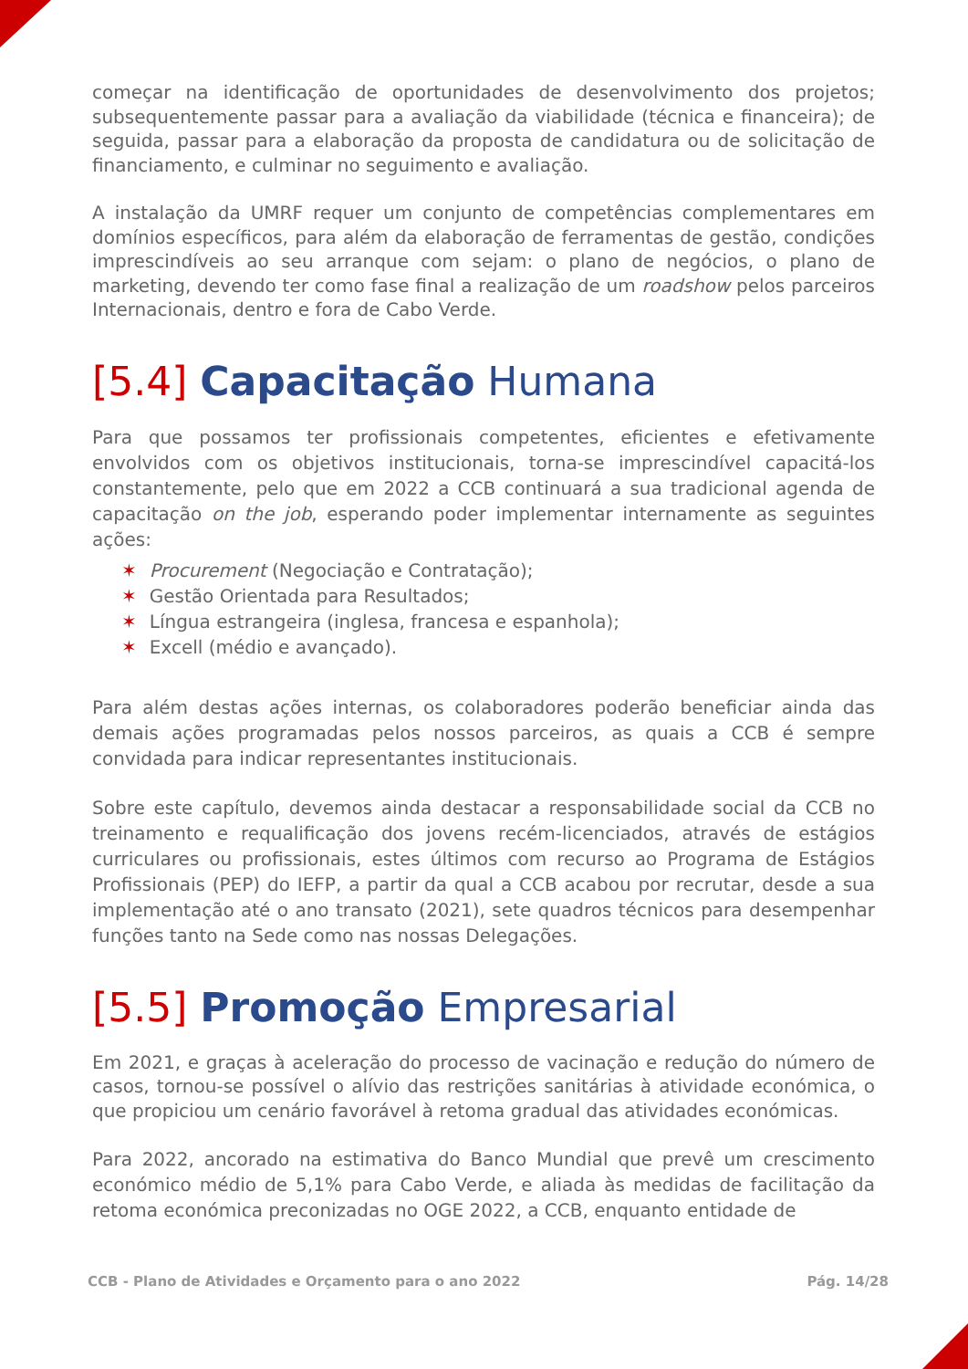começar na identificação de oportunidades de desenvolvimento dos projetos; subsequentemente passar para a avaliação da viabilidade (técnica e financeira); de seguida, passar para a elaboração da proposta de candidatura ou de solicitação de financiamento, e culminar no seguimento e avaliação.
A instalação da UMRF requer um conjunto de competências complementares em domínios específicos, para além da elaboração de ferramentas de gestão, condições imprescindíveis ao seu arranque com sejam: o plano de negócios, o plano de marketing, devendo ter como fase final a realização de um roadshow pelos parceiros Internacionais, dentro e fora de Cabo Verde.
[5.4] Capacitação Humana
Para que possamos ter profissionais competentes, eficientes e efetivamente envolvidos com os objetivos institucionais, torna-se imprescindível capacitá-los constantemente, pelo que em 2022 a CCB continuará a sua tradicional agenda de capacitação on the job, esperando poder implementar internamente as seguintes ações:
✶ Procurement (Negociação e Contratação);
✶ Gestão Orientada para Resultados;
✶ Língua estrangeira (inglesa, francesa e espanhola);
✶ Excell (médio e avançado).
Para além destas ações internas, os colaboradores poderão beneficiar ainda das demais ações programadas pelos nossos parceiros, as quais a CCB é sempre convidada para indicar representantes institucionais.
Sobre este capítulo, devemos ainda destacar a responsabilidade social da CCB no treinamento e requalificação dos jovens recém-licenciados, através de estágios curriculares ou profissionais, estes últimos com recurso ao Programa de Estágios Profissionais (PEP) do IEFP, a partir da qual a CCB acabou por recrutar, desde a sua implementação até o ano transato (2021), sete quadros técnicos para desempenhar funções tanto na Sede como nas nossas Delegações.
[5.5] Promoção Empresarial
Em 2021, e graças à aceleração do processo de vacinação e redução do número de casos, tornou-se possível o alívio das restrições sanitárias à atividade económica, o que propiciou um cenário favorável à retoma gradual das atividades económicas.
Para 2022, ancorado na estimativa do Banco Mundial que prevê um crescimento económico médio de 5,1% para Cabo Verde, e aliada às medidas de facilitação da retoma económica preconizadas no OGE 2022, a CCB, enquanto entidade de
CCB - Plano de Atividades e Orçamento para o ano 2022 Pág. 14/28